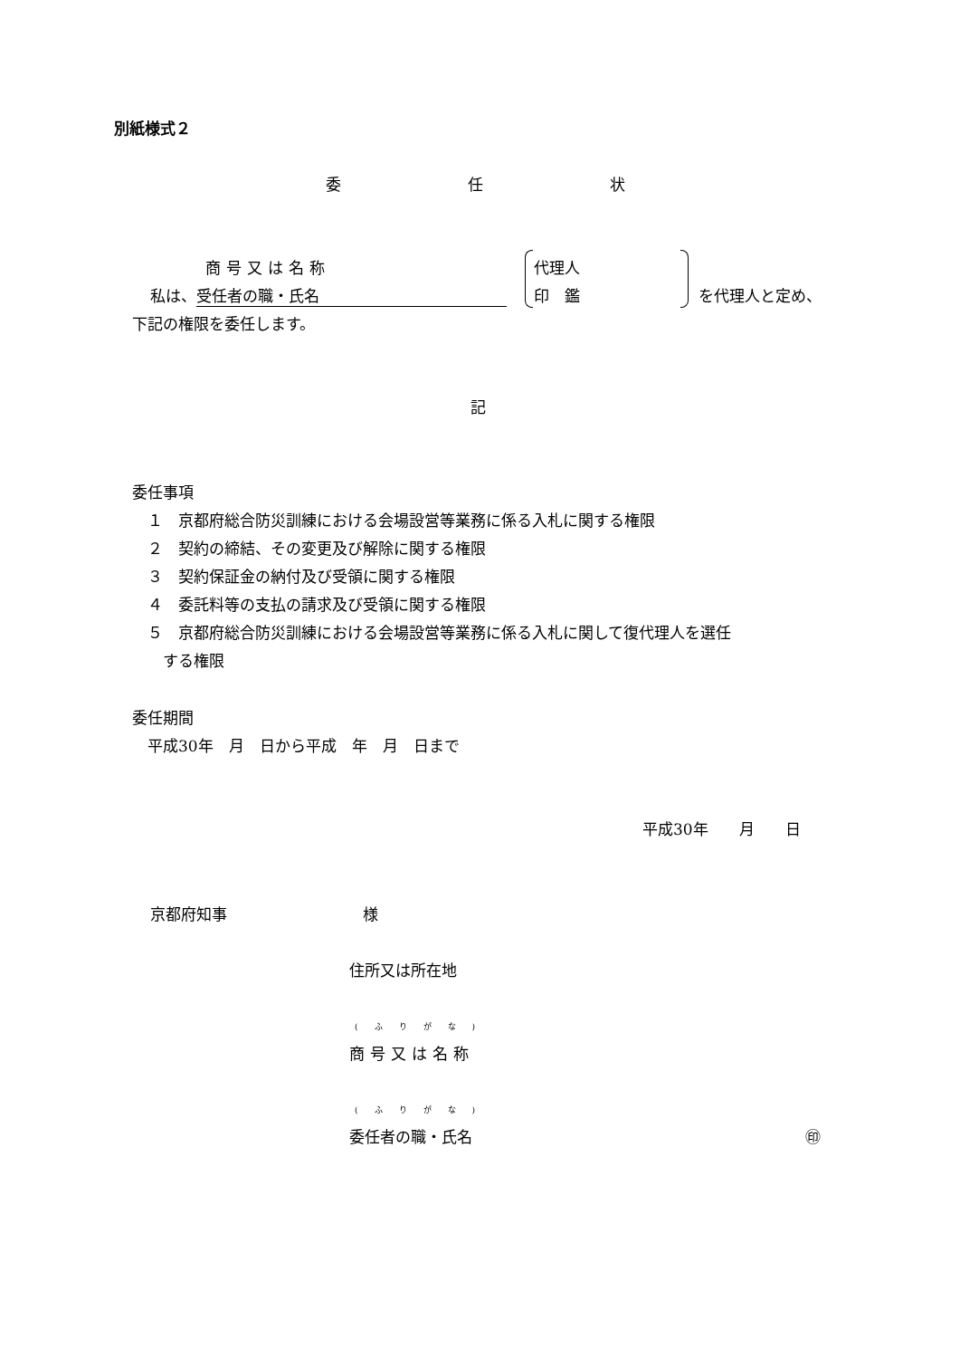別紙様式２
委 任 状
商号又は名称
私は、 受任者の職・氏名
代理人
印　鑑 を代理人と定め、
下記の権限を委任します。
記
委任事項
　１　京都府総合防災訓練における会場設営等業務に係る入札に関する権限
　２　契約の締結、その変更及び解除に関する権限
　３　契約保証金の納付及び受領に関する権限
　４　委託料等の支払の請求及び受領に関する権限
　５　京都府総合防災訓練における会場設営等業務に係る入札に関して復代理人を選任
　　する権限
委任期間
　平成30年　月　日から平成　年　月　日まで
平成30年　　月　　日
京都府知事 様
住所又は所在地
(ふりがな)
商号又は名称
(ふりがな)
委任者の職・氏名 ㊞